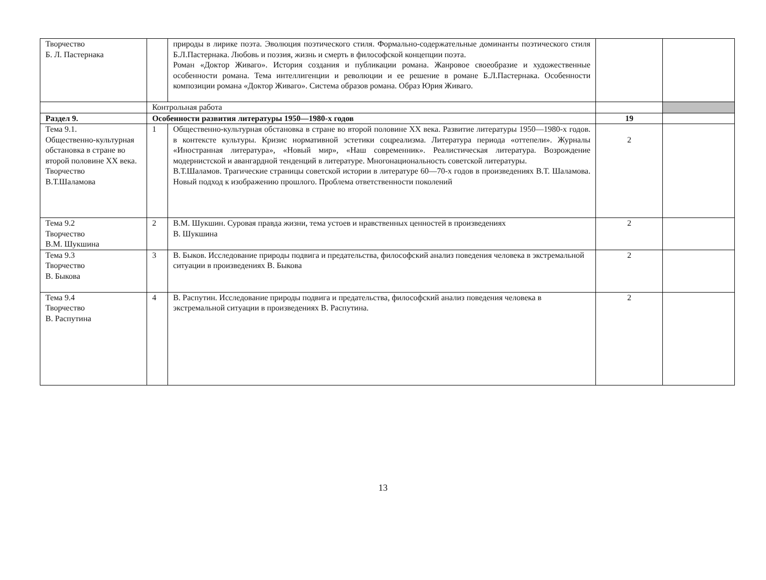| Творчество Б. Л. Пастернака | | природы в лирике поэта. Эволюция поэтического стиля. Формально-содержательные доминанты поэтического стиля Б.Л.Пастернака. Любовь и поэзия, жизнь и смерть в философской концепции поэта. Роман «Доктор Живаго». История создания и публикации романа. Жанровое своеобразие и художественные особенности романа. Тема интеллигенции и революции и ее решение в романе Б.Л.Пастернака. Особенности композиции романа «Доктор Живаго». Система образов романа. Образ Юрия Живаго. | | |
| | Контрольная работа | | | |
| Раздел 9. | Особенности развития литературы 1950—1980-х годов | | 19 | |
| Тема 9.1. Общественно-культурная обстановка в стране во второй половине XX века. Творчество В.Т.Шаламова | 1 | Общественно-культурная обстановка в стране во второй половине XX века. Развитие литературы 1950—1980-х годов. в контексте культуры. Кризис нормативной эстетики соцреализма. Литература периода «оттепели». Журналы «Иностранная литература», «Новый мир», «Наш современник». Реалистическая литература. Возрождение модернистской и авангардной тенденций в литературе. Многонациональность советской литературы. В.Т.Шаламов. Трагические страницы советской истории в литературе 60—70-х годов в произведениях В.Т. Шаламова. Новый подход к изображению прошлого. Проблема ответственности поколений | 2 | |
| Тема 9.2 Творчество В.М. Шукшина | 2 | В.М. Шукшин. Суровая правда жизни, тема устоев и нравственных ценностей в произведениях В. Шукшина | 2 | |
| Тема 9.3 Творчество В. Быкова | 3 | В. Быков. Исследование природы подвига и предательства, философский анализ поведения человека в экстремальной ситуации в произведениях В. Быкова | 2 | |
| Тема 9.4 Творчество В. Распутина | 4 | В. Распутин. Исследование природы подвига и предательства, философский анализ поведения человека в экстремальной ситуации в произведениях В. Распутина. | 2 | |
13